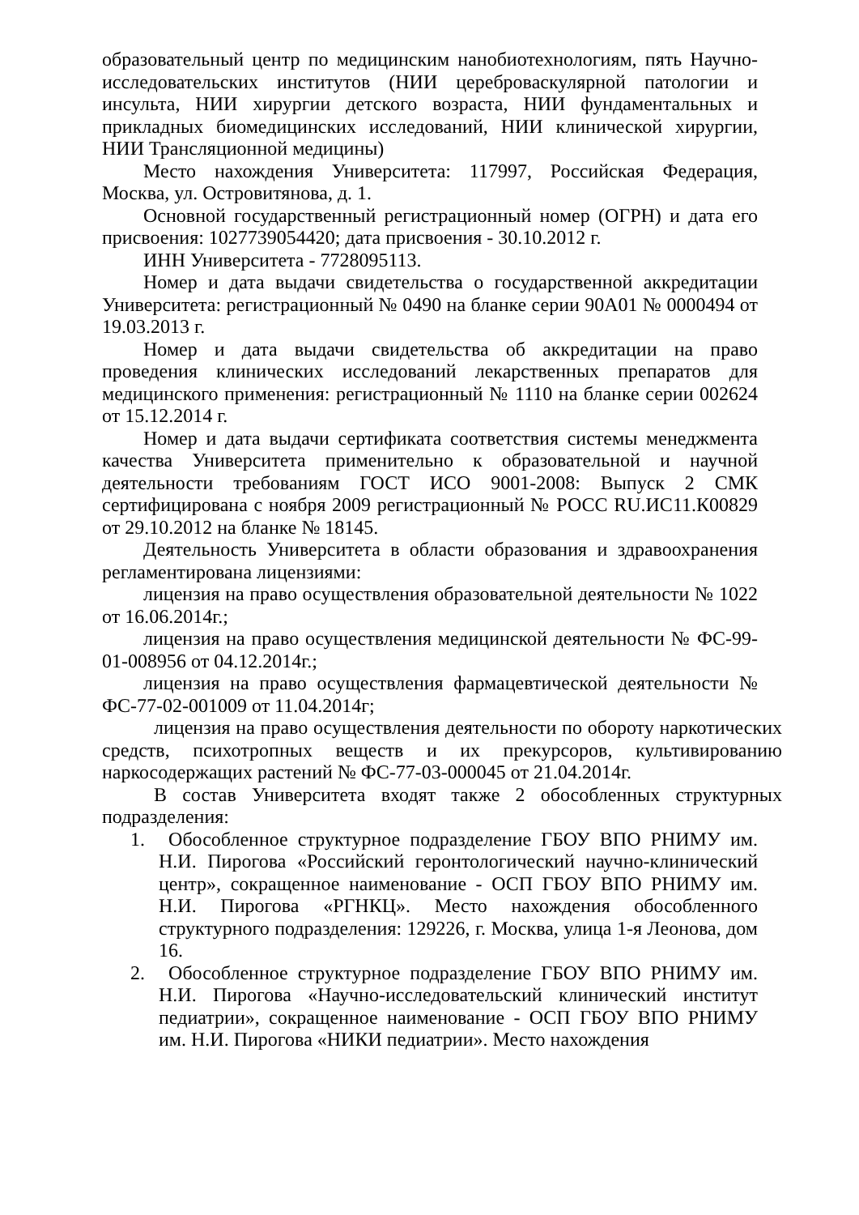образовательный центр по медицинским нанобиотехнологиям, пять Научно-исследовательских институтов (НИИ цереброваскулярной патологии и инсульта, НИИ хирургии детского возраста, НИИ фундаментальных и прикладных биомедицинских исследований, НИИ клинической хирургии, НИИ Трансляционной медицины)
Место нахождения Университета: 117997, Российская Федерация, Москва, ул. Островитянова, д. 1.
Основной государственный регистрационный номер (ОГРН) и дата его присвоения: 1027739054420; дата присвоения - 30.10.2012 г.
ИНН Университета - 7728095113.
Номер и дата выдачи свидетельства о государственной аккредитации Университета: регистрационный № 0490 на бланке серии 90А01 № 0000494 от 19.03.2013 г.
Номер и дата выдачи свидетельства об аккредитации на право проведения клинических исследований лекарственных препаратов для медицинского применения: регистрационный № 1110 на бланке серии 002624 от 15.12.2014 г.
Номер и дата выдачи сертификата соответствия системы менеджмента качества Университета применительно к образовательной и научной деятельности требованиям ГОСТ ИСО 9001-2008: Выпуск 2 СМК сертифицирована с ноября 2009 регистрационный № РОСС RU.ИС11.К00829 от 29.10.2012 на бланке № 18145.
Деятельность Университета в области образования и здравоохранения регламентирована лицензиями:
лицензия на право осуществления образовательной деятельности № 1022 от 16.06.2014г.;
лицензия на право осуществления медицинской деятельности № ФС-99-01-008956 от 04.12.2014г.;
лицензия на право осуществления фармацевтической деятельности № ФС-77-02-001009 от 11.04.2014г;
лицензия на право осуществления деятельности по обороту наркотических средств, психотропных веществ и их прекурсоров, культивированию наркосодержащих растений № ФС-77-03-000045 от 21.04.2014г.
В состав Университета входят также 2 обособленных структурных подразделения:
1. Обособленное структурное подразделение ГБОУ ВПО РНИМУ им. Н.И. Пирогова «Российский геронтологический научно-клинический центр», сокращенное наименование - ОСП ГБОУ ВПО РНИМУ им. Н.И. Пирогова «РГНКЦ». Место нахождения обособленного структурного подразделения: 129226, г. Москва, улица 1-я Леонова, дом 16.
2. Обособленное структурное подразделение ГБОУ ВПО РНИМУ им. Н.И. Пирогова «Научно-исследовательский клинический институт педиатрии», сокращенное наименование - ОСП ГБОУ ВПО РНИМУ им. Н.И. Пирогова «НИКИ педиатрии». Место нахождения